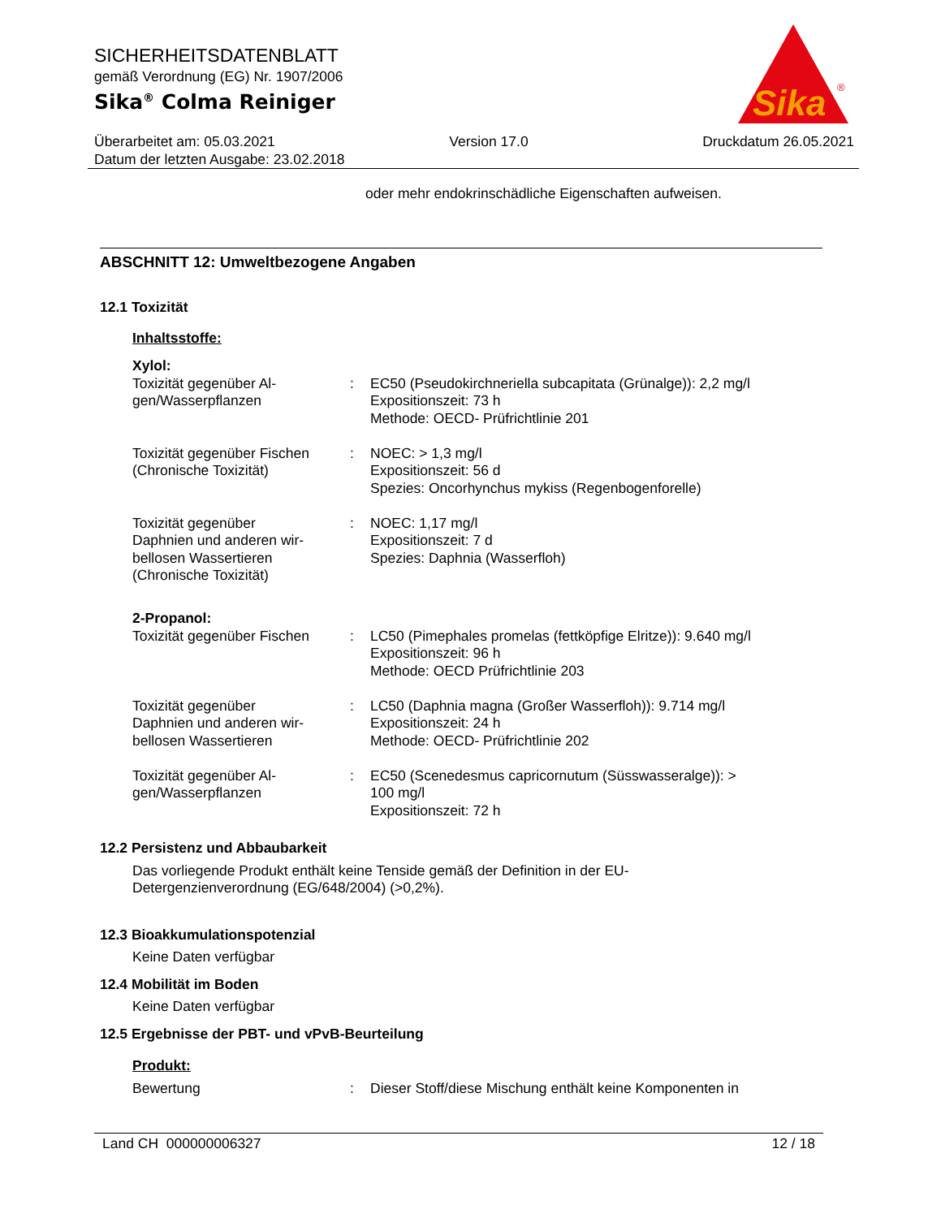SICHERHEITSDATENBLATT
gemäß Verordnung (EG) Nr. 1907/2006
Sika<sup>®</sup> Colma Reiniger
Sika
®
Überarbeitet am: 05.03.2021 Version 17.0 Druckdatum 26.05.2021
Datum der letzten Ausgabe: 23.02.2018
oder mehr endokrinschädliche Eigenschaften aufweisen.
ABSCHNITT 12: Umweltbezogene Angaben
12.1 Toxizität
Inhaltsstoffe:
Xylol:
| Toxizität gegenüber Al- gen/Wasserpflanzen | : | EC50 (Pseudokirchneriella subcapitata (Grünalge)): 2,2 mg/l Expositionszeit: 73 h Methode: OECD- Prüfrichtlinie 201 |
| Toxizität gegenüber Fischen (Chronische Toxizität) | : | NOEC: > 1,3 mg/l Expositionszeit: 56 d Spezies: Oncorhynchus mykiss (Regenbogenforelle) |
| Toxizität gegenüber Daphnien und anderen wir- bellosen Wassertieren (Chronische Toxizität) | : | NOEC: 1,17 mg/l Expositionszeit: 7 d Spezies: Daphnia (Wasserfloh) |
2-Propanol:
| Toxizität gegenüber Fischen | : | LC50 (Pimephales promelas (fettköpfige Elritze)): 9.640 mg/l Expositionszeit: 96 h Methode: OECD Prüfrichtlinie 203 |
| Toxizität gegenüber Daphnien und anderen wir- bellosen Wassertieren | : | LC50 (Daphnia magna (Großer Wasserfloh)): 9.714 mg/l Expositionszeit: 24 h Methode: OECD- Prüfrichtlinie 202 |
| Toxizität gegenüber Al- gen/Wasserpflanzen | : | EC50 (Scenedesmus capricornutum (Süsswasseralge)): > 100 mg/l Expositionszeit: 72 h |
12.2 Persistenz und Abbaubarkeit
Das vorliegende Produkt enthält keine Tenside gemäß der Definition in der EU-
Detergenzienverordnung (EG/648/2004) (>0,2%).
12.3 Bioakkumulationspotenzial
Keine Daten verfügbar
12.4 Mobilität im Boden
Keine Daten verfügbar
12.5 Ergebnisse der PBT- und vPvB-Beurteilung
Produkt:
| Bewertung | : | Dieser Stoff/diese Mischung enthält keine Komponenten in |
Land CH 000000006327 12 / 18